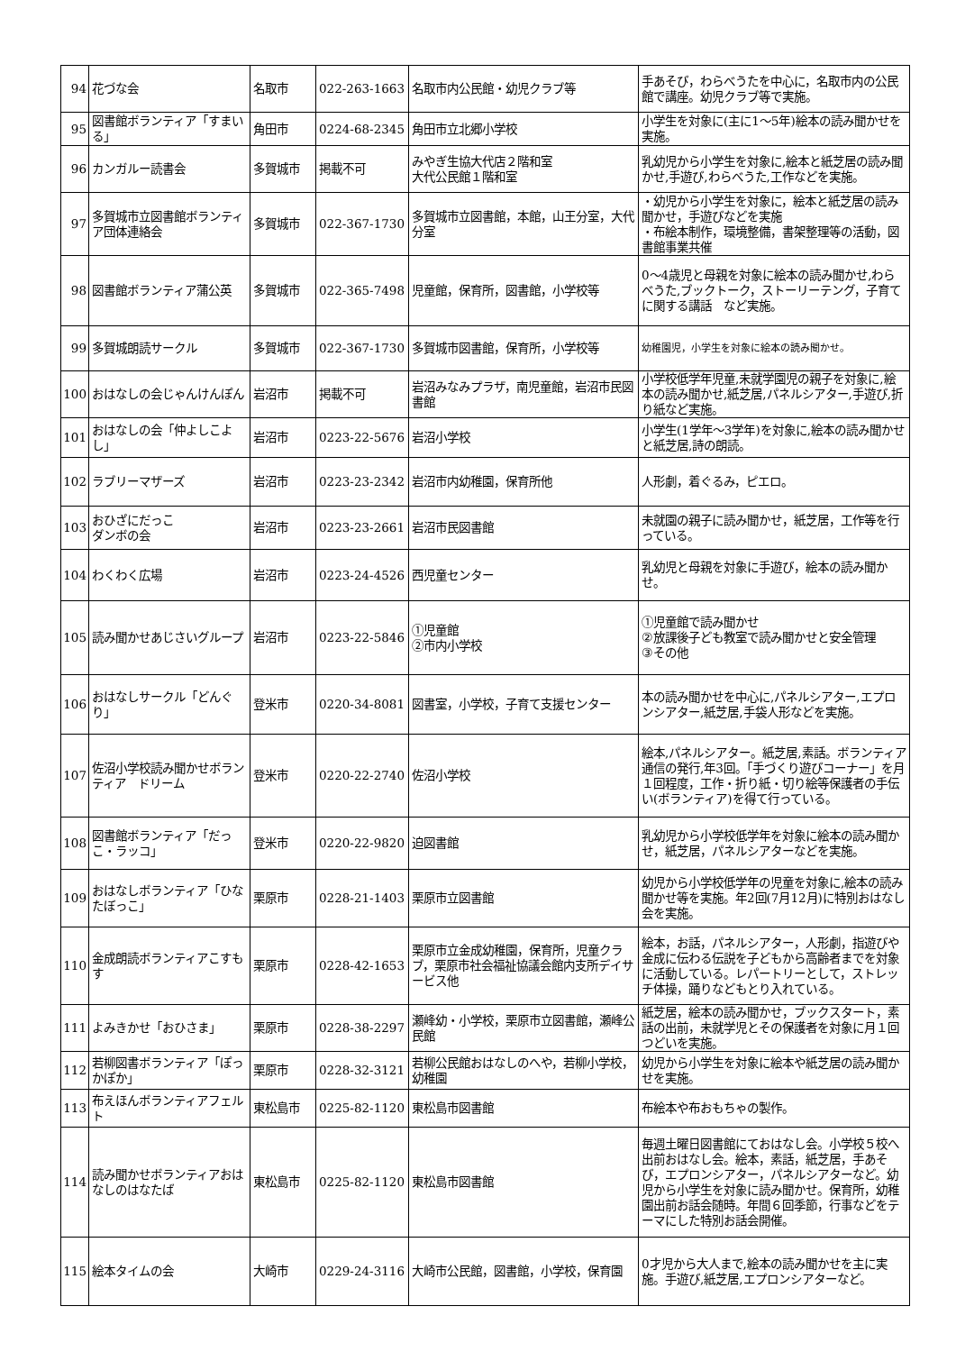| 94 | 花づな会 | 名取市 | 022-263-1663 | 名取市内公民館・幼児クラブ等 | 手あそび，わらべうたを中心に，名取市内の公民館で講座。幼児クラブ等で実施。 |
| 95 | 図書館ボランティア「すまいる」 | 角田市 | 0224-68-2345 | 角田市立北郷小学校 | 小学生を対象に(主に1～5年)絵本の読み聞かせを実施。 |
| 96 | カンガルー読書会 | 多賀城市 | 掲載不可 | みやぎ生協大代店２階和室 大代公民館１階和室 | 乳幼児から小学生を対象に,絵本と紙芝居の読み聞かせ,手遊び,わらべうた,工作などを実施。 |
| 97 | 多賀城市立図書館ボランティア団体連絡会 | 多賀城市 | 022-367-1730 | 多賀城市立図書館，本館，山王分室，大代分室 | ・幼児から小学生を対象に，絵本と紙芝居の読み聞かせ，手遊びなどを実施 ・布絵本制作，環境整備，書架整理等の活動，図書館事業共催 |
| 98 | 図書館ボランティア蒲公英 | 多賀城市 | 022-365-7498 | 児童館，保育所，図書館，小学校等 | 0～4歳児と母親を対象に絵本の読み聞かせ,わらべうた,ブックトーク，ストーリーテング，子育てに関する講話 など実施。 |
| 99 | 多賀城朗読サークル | 多賀城市 | 022-367-1730 | 多賀城市図書館，保育所，小学校等 | 幼稚園児，小学生を対象に絵本の読み聞かせ。 |
| 100 | おはなしの会じゃんけんぽん | 岩沼市 | 掲載不可 | 岩沼みなみプラザ，南児童館，岩沼市民図書館 | 小学校低学年児童,未就学園児の親子を対象に,絵本の読み聞かせ,紙芝居,パネルシアター,手遊び,折り紙など実施。 |
| 101 | おはなしの会「仲よしこよし」 | 岩沼市 | 0223-22-5676 | 岩沼小学校 | 小学生(1学年～3学年)を対象に,絵本の読み聞かせと紙芝居,詩の朗読。 |
| 102 | ラブリーマザーズ | 岩沼市 | 0223-23-2342 | 岩沼市内幼稚園，保育所他 | 人形劇，着ぐるみ，ピエロ。 |
| 103 | おひざにだっこ ダンボの会 | 岩沼市 | 0223-23-2661 | 岩沼市民図書館 | 未就園の親子に読み聞かせ，紙芝居，工作等を行っている。 |
| 104 | わくわく広場 | 岩沼市 | 0223-24-4526 | 西児童センター | 乳幼児と母親を対象に手遊び，絵本の読み聞かせ。 |
| 105 | 読み聞かせあじさいグループ | 岩沼市 | 0223-22-5846 | ①児童館 ②市内小学校 | ①児童館で読み聞かせ ②放課後子ども教室で読み聞かせと安全管理 ③その他 |
| 106 | おはなしサークル「どんぐり」 | 登米市 | 0220-34-8081 | 図書室，小学校，子育て支援センター | 本の読み聞かせを中心に,パネルシアター,エプロンシアター,紙芝居,手袋人形などを実施。 |
| 107 | 佐沼小学校読み聞かせボランティア ドリーム | 登米市 | 0220-22-2740 | 佐沼小学校 | 絵本,パネルシアター。紙芝居,素話。ボランティア通信の発行,年3回。「手づくり遊びコーナー」を月１回程度，工作・折り紙・切り絵等保護者の手伝い(ボランティア)を得て行っている。 |
| 108 | 図書館ボランティア「だっこ・ラッコ」 | 登米市 | 0220-22-9820 | 迫図書館 | 乳幼児から小学校低学年を対象に絵本の読み聞かせ，紙芝居，パネルシアターなどを実施。 |
| 109 | おはなしボランティア「ひなたぼっこ」 | 栗原市 | 0228-21-1403 | 栗原市立図書館 | 幼児から小学校低学年の児童を対象に,絵本の読み聞かせ等を実施。年2回(7月12月)に特別おはなし会を実施。 |
| 110 | 金成朗読ボランティアこすもす | 栗原市 | 0228-42-1653 | 栗原市立金成幼稚園，保育所，児童クラブ，栗原市社会福祉協議会館内支所デイサービス他 | 絵本，お話，パネルシアター，人形劇，指遊びや金成に伝わる伝説を子どもから高齢者までを対象に活動している。レパートリーとして，ストレッチ体操，踊りなどもとり入れている。 |
| 111 | よみきかせ「おひさま」 | 栗原市 | 0228-38-2297 | 瀬峰幼・小学校，栗原市立図書館，瀬峰公民館 | 紙芝居，絵本の読み聞かせ，ブックスタート，素話の出前，未就学児とその保護者を対象に月１回つどいを実施。 |
| 112 | 若柳図書ボランティア「ぽっかぽか」 | 栗原市 | 0228-32-3121 | 若柳公民館おはなしのへや，若柳小学校，幼稚園 | 幼児から小学生を対象に絵本や紙芝居の読み聞かせを実施。 |
| 113 | 布えほんボランティアフェルト | 東松島市 | 0225-82-1120 | 東松島市図書館 | 布絵本や布おもちゃの製作。 |
| 114 | 読み聞かせボランティアおはなしのはなたば | 東松島市 | 0225-82-1120 | 東松島市図書館 | 毎週土曜日図書館にておはなし会。小学校５校へ出前おはなし会。絵本，素話，紙芝居，手あそび，エプロンシアター，パネルシアターなど。幼児から小学生を対象に読み聞かせ。保育所，幼稚園出前お話会随時。年間６回季節，行事などをテーマにした特別お話会開催。 |
| 115 | 絵本タイムの会 | 大崎市 | 0229-24-3116 | 大崎市公民館，図書館，小学校，保育園 | 0才児から大人まで,絵本の読み聞かせを主に実施。手遊び,紙芝居,エプロンシアターなど。 |